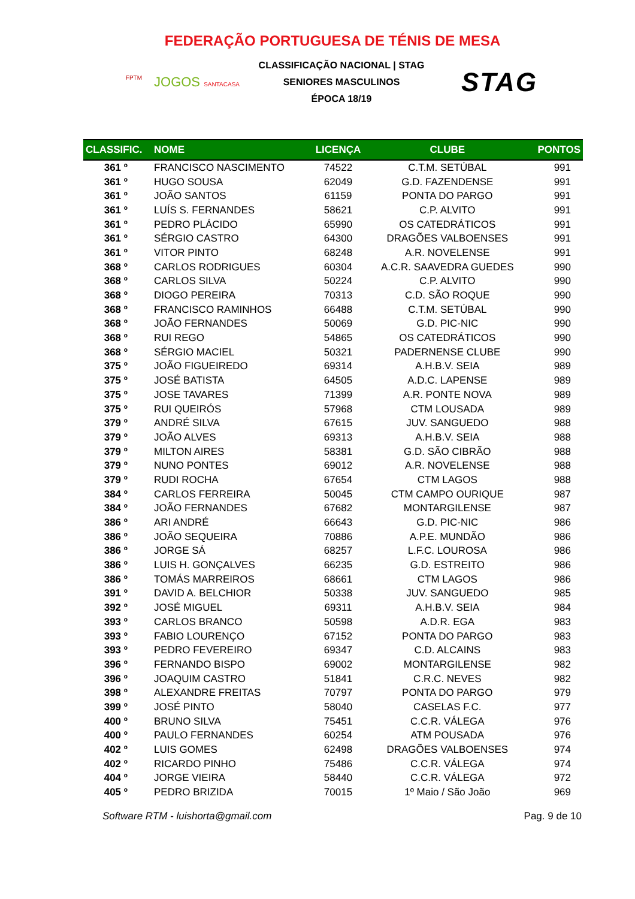FEDERAÇÃO PORTUGUESA DE TÉNIS DE MESA
FPTM JOGOS SANTACASA
CLASSIFICAÇÃO NACIONAL | STAG
SENIORES MASCULINOS
ÉPOCA 18/19
STAG
| CLASSIFIC. | NOME | LICENÇA | CLUBE | PONTOS |
| --- | --- | --- | --- | --- |
| 361 º | FRANCISCO NASCIMENTO | 74522 | C.T.M. SETÚBAL | 991 |
| 361 º | HUGO SOUSA | 62049 | G.D. FAZENDENSE | 991 |
| 361 º | JOÃO SANTOS | 61159 | PONTA DO PARGO | 991 |
| 361 º | LUÍS S. FERNANDES | 58621 | C.P. ALVITO | 991 |
| 361 º | PEDRO PLÁCIDO | 65990 | OS CATEDRÁTICOS | 991 |
| 361 º | SÉRGIO CASTRO | 64300 | DRAGÕES VALBOENSES | 991 |
| 361 º | VITOR PINTO | 68248 | A.R. NOVELENSE | 991 |
| 368 º | CARLOS RODRIGUES | 60304 | A.C.R. SAAVEDRA GUEDES | 990 |
| 368 º | CARLOS SILVA | 50224 | C.P. ALVITO | 990 |
| 368 º | DIOGO PEREIRA | 70313 | C.D. SÃO ROQUE | 990 |
| 368 º | FRANCISCO RAMINHOS | 66488 | C.T.M. SETÚBAL | 990 |
| 368 º | JOÃO FERNANDES | 50069 | G.D. PIC-NIC | 990 |
| 368 º | RUI REGO | 54865 | OS CATEDRÁTICOS | 990 |
| 368 º | SÉRGIO MACIEL | 50321 | PADERNENSE CLUBE | 990 |
| 375 º | JOÃO FIGUEIREDO | 69314 | A.H.B.V. SEIA | 989 |
| 375 º | JOSÉ BATISTA | 64505 | A.D.C. LAPENSE | 989 |
| 375 º | JOSE TAVARES | 71399 | A.R. PONTE NOVA | 989 |
| 375 º | RUI QUEIRÓS | 57968 | CTM LOUSADA | 989 |
| 379 º | ANDRÉ SILVA | 67615 | JUV. SANGUEDO | 988 |
| 379 º | JOÃO ALVES | 69313 | A.H.B.V. SEIA | 988 |
| 379 º | MILTON AIRES | 58381 | G.D. SÃO CIBRÃO | 988 |
| 379 º | NUNO PONTES | 69012 | A.R. NOVELENSE | 988 |
| 379 º | RUDI ROCHA | 67654 | CTM LAGOS | 988 |
| 384 º | CARLOS FERREIRA | 50045 | CTM CAMPO OURIQUE | 987 |
| 384 º | JOÃO FERNANDES | 67682 | MONTARGILENSE | 987 |
| 386 º | ARI ANDRÉ | 66643 | G.D. PIC-NIC | 986 |
| 386 º | JOÃO SEQUEIRA | 70886 | A.P.E. MUNDÃO | 986 |
| 386 º | JORGE SÁ | 68257 | L.F.C. LOUROSA | 986 |
| 386 º | LUIS H. GONÇALVES | 66235 | G.D. ESTREITO | 986 |
| 386 º | TOMÁS MARREIROS | 68661 | CTM LAGOS | 986 |
| 391 º | DAVID A. BELCHIOR | 50338 | JUV. SANGUEDO | 985 |
| 392 º | JOSÉ MIGUEL | 69311 | A.H.B.V. SEIA | 984 |
| 393 º | CARLOS BRANCO | 50598 | A.D.R. EGA | 983 |
| 393 º | FABIO LOURENÇO | 67152 | PONTA DO PARGO | 983 |
| 393 º | PEDRO FEVEREIRO | 69347 | C.D. ALCAINS | 983 |
| 396 º | FERNANDO BISPO | 69002 | MONTARGILENSE | 982 |
| 396 º | JOAQUIM CASTRO | 51841 | C.R.C. NEVES | 982 |
| 398 º | ALEXANDRE FREITAS | 70797 | PONTA DO PARGO | 979 |
| 399 º | JOSÉ PINTO | 58040 | CASELAS F.C. | 977 |
| 400 º | BRUNO SILVA | 75451 | C.C.R. VÁLEGA | 976 |
| 400 º | PAULO FERNANDES | 60254 | ATM POUSADA | 976 |
| 402 º | LUIS GOMES | 62498 | DRAGÕES VALBOENSES | 974 |
| 402 º | RICARDO PINHO | 75486 | C.C.R. VÁLEGA | 974 |
| 404 º | JORGE VIEIRA | 58440 | C.C.R. VÁLEGA | 972 |
| 405 º | PEDRO BRIZIDA | 70015 | 1º Maio / São João | 969 |
Software RTM - luishorta@gmail.com Pag. 9 de 10